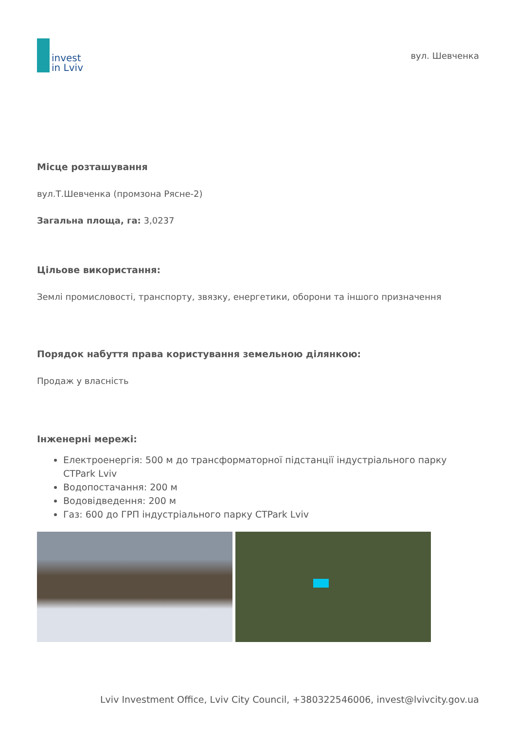invest
in Lviv
вул. Шевченка
Місце розташування
вул.Т.Шевченка (промзона Рясне-2)
Загальна площа, га: 3,0237
Цільове використання:
Землі промисловості, транспорту, звязку, енергетики, оборони та іншого призначення
Порядок набуття права користування земельною ділянкою:
Продаж у власність
Інженерні мережі:
Електроенергія: 500 м до трансформаторної підстанції індустріального парку CTPark Lviv
Водопостачання: 200 м
Водовідведення: 200 м
Газ: 600 до ГРП індустріального парку CTPark Lviv
Lviv Investment Office, Lviv City Council, +380322546006, invest@lvivcity.gov.ua